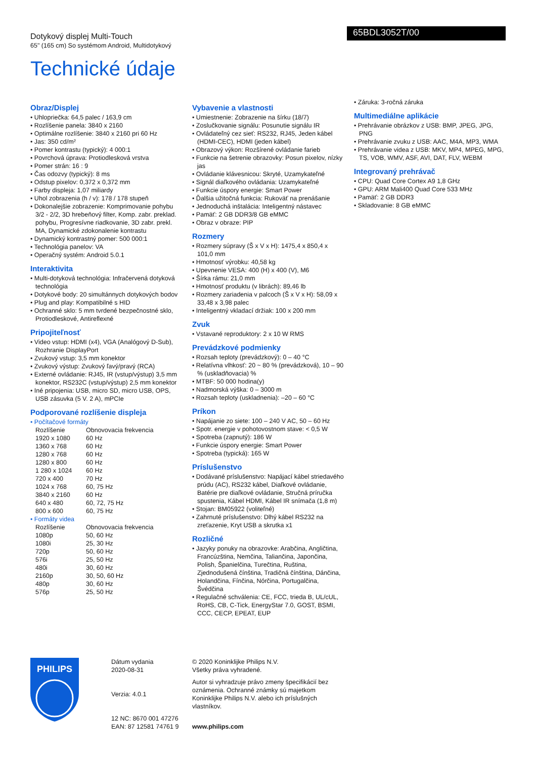Dotykový displej Multi-Touch
65" (165 cm) So systémom Android, Multidotykový
65BDL3052T/00
Technické údaje
Obraz/Displej
• Uhlopriečka: 64,5 palec / 163,9 cm
• Rozlíšenie panela: 3840 x 2160
• Optimálne rozlíšenie: 3840 x 2160 pri 60 Hz
• Jas: 350 cd/m²
• Pomer kontrastu (typický): 4 000:1
• Povrchová úprava: Protiodlesková vrstva
• Pomer strán: 16 : 9
• Čas odozvy (typický): 8 ms
• Odstup pixelov: 0,372 x 0,372 mm
• Farby displeja: 1,07 miliardy
• Uhol zobrazenia (h / v): 178 / 178 stupeň
• Dokonalejšie zobrazenie: Komprimovanie pohybu 3/2 - 2/2, 3D hrebeňový filter, Komp. zabr. preklad. pohybu, Progresívne riadkovanie, 3D zabr. prekl. MA, Dynamické zdokonalenie kontrastu
• Dynamický kontrastný pomer: 500 000:1
• Technológia panelov: VA
• Operačný systém: Android 5.0.1
Interaktivita
• Multi-dotyková technológia: Infračervená dotyková technológia
• Dotykové body: 20 simultánnych dotykových bodov
• Plug and play: Kompatibilné s HID
• Ochranné sklo: 5 mm tvrdené bezpečnostné sklo, Protiodleskové, Antireflexné
Pripojiteľnosť
• Video vstup: HDMI (x4), VGA (Analógový D-Sub), Rozhranie DisplayPort
• Zvukový vstup: 3,5 mm konektor
• Zvukový výstup: Zvukový ľavý/pravý (RCA)
• Externé ovládanie: RJ45, IR (vstup/výstup) 3,5 mm konektor, RS232C (vstup/výstup) 2,5 mm konektor
• Iné pripojenia: USB, micro SD, micro USB, OPS, USB zásuvka (5 V. 2 A), mPCIe
Podporované rozlíšenie displeja
• Počítačové formáty
| Rozlíšenie | Obnovovacia frekvencia |
| --- | --- |
| 1920 x 1080 | 60 Hz |
| 1360 x 768 | 60 Hz |
| 1280 x 768 | 60 Hz |
| 1280 x 800 | 60 Hz |
| 1 280 x 1024 | 60 Hz |
| 720 x 400 | 70 Hz |
| 1024 x 768 | 60, 75 Hz |
| 3840 x 2160 | 60 Hz |
| 640 x 480 | 60, 72, 75 Hz |
| 800 x 600 | 60, 75 Hz |
• Formáty videa
| Rozlíšenie | Obnovovacia frekvencia |
| --- | --- |
| 1080p | 50, 60 Hz |
| 1080i | 25, 30 Hz |
| 720p | 50, 60 Hz |
| 576i | 25, 50 Hz |
| 480i | 30, 60 Hz |
| 2160p | 30, 50, 60 Hz |
| 480p | 30, 60 Hz |
| 576p | 25, 50 Hz |
Vybavenie a vlastnosti
• Umiestnenie: Zobrazenie na šírku (18/7)
• Zoslučkovanie signálu: Posunutie signálu IR
• Ovládateľný cez sieť: RS232, RJ45, Jeden kábel (HDMI-CEC), HDMI (jeden kábel)
• Obrazový výkon: Rozšírené ovládanie farieb
• Funkcie na šetrenie obrazovky: Posun pixelov, nízky jas
• Ovládanie klávesnicou: Skryté, Uzamykateľné
• Signál diaľkového ovládania: Uzamykateľné
• Funkcie úspory energie: Smart Power
• Ďalšia užitočná funkcia: Rukoväť na prenášanie
• Jednoduchá inštalácia: Inteligentný nástavec
• Pamäť: 2 GB DDR3/8 GB eMMC
• Obraz v obraze: PIP
Rozmery
• Rozmery súpravy (Š x V x H): 1475,4 x 850,4 x 101,0 mm
• Hmotnosť výrobku: 40,58 kg
• Upevnenie VESA: 400 (H) x 400 (V), M6
• Šírka rámu: 21,0 mm
• Hmotnosť produktu (v librách): 89,46 lb
• Rozmery zariadenia v palcoch (Š x V x H): 58,09 x 33,48 x 3,98 palec
• Inteligentný vkladací držiak: 100 x 200 mm
Zvuk
• Vstavané reproduktory: 2 x 10 W RMS
Prevádzkové podmienky
• Rozsah teploty (prevádzkový): 0 – 40 °C
• Relatívna vlhkosť: 20 ~ 80 % (prevádzková), 10 – 90 % (uskladňovacia) %
• MTBF: 50 000 hodina(y)
• Nadmorská výška: 0 – 3000 m
• Rozsah teploty (uskladnenia): –20 – 60 °C
Príkon
• Napájanie zo siete: 100 – 240 V AC, 50 – 60 Hz
• Spotr. energie v pohotovostnom stave: < 0,5 W
• Spotreba (zapnutý): 186 W
• Funkcie úspory energie: Smart Power
• Spotreba (typická): 165 W
Príslušenstvo
• Dodávané príslušenstvo: Napájací kábel striedavého prúdu (AC), RS232 kábel, Diaľkové ovládanie, Batérie pre diaľkové ovládanie, Stručná príručka spustenia, Kábel HDMI, Kábel IR snímača (1,8 m)
• Stojan: BM05922 (voliteľné)
• Zahrnuté príslušenstvo: Dlhý kábel RS232 na zreťazenie, Kryt USB a skrutka x1
Rozličné
• Jazyky ponuky na obrazovke: Arabčina, Angličtina, Francúzština, Nemčina, Taliančina, Japončina, Polish, Španielčina, Turečtina, Ruština, Zjednodušená čínština, Tradičná čínština, Dánčina, Holandčina, Fínčina, Nórčina, Portugalčina, Švédčina
• Regulačné schválenia: CE, FCC, trieda B, UL/cUL, RoHS, CB, C-Tick, EnergyStar 7.0, GOST, BSMI, CCC, CECP, EPEAT, EUP
• Záruka: 3-ročná záruka
Multimediálne aplikácie
• Prehrávanie obrázkov z USB: BMP, JPEG, JPG, PNG
• Prehrávanie zvuku z USB: AAC, M4A, MP3, WMA
• Prehrávanie videa z USB: MKV, MP4, MPEG, MPG, TS, VOB, WMV, ASF, AVI, DAT, FLV, WEBM
Integrovaný prehrávač
• CPU: Quad Core Cortex A9 1,8 GHz
• GPU: ARM Mali400 Quad Core 533 MHz
• Pamäť: 2 GB DDR3
• Skladovanie: 8 GB eMMC
PHILIPS
Dátum vydania
2020-08-31
Verzia: 4.0.1
12 NC: 8670 001 47276
EAN: 87 12581 74761 9
© 2020 Koninklijke Philips N.V.
Všetky práva vyhradené.
Autor si vyhradzuje právo zmeny špecifikácií bez oznámenia. Ochranné známky sú majetkom Koninklijke Philips N.V. alebo ich príslušných vlastníkov.
www.philips.com